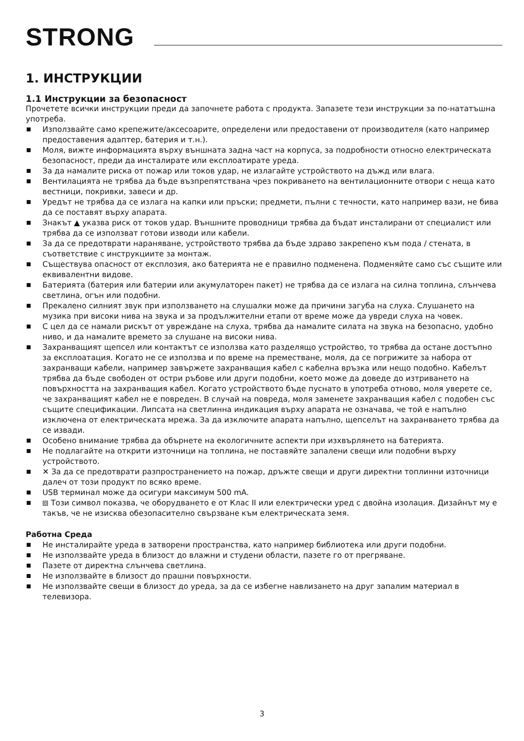STRONG
1. ИНСТРУКЦИИ
1.1 Инструкции за безопасност
Прочетете всички инструкции преди да започнете работа с продукта. Запазете тези инструкции за по-нататъшна употреба.
Използвайте само крепежите/аксесоарите, определени или предоставени от производителя (като например предоставения адаптер, батерия и т.н.).
Моля, вижте информацията върху външната задна част на корпуса, за подробности относно електрическата безопасност, преди да инсталирате или експлоатирате уреда.
За да намалите риска от пожар или токов удар, не излагайте устройството на дъжд или влага.
Вентилацията не трябва да бъде възпрепятствана чрез покриването на вентилационните отвори с неща като вестници, покривки, завеси и др.
Уредът не трябва да се излага на капки или пръски; предмети, пълни с течности, като например вази, не бива да се поставят върху апарата.
Знакът ▲ указва риск от токов удар. Външните проводници трябва да бъдат инсталирани от специалист или трябва да се използват готови изводи или кабели.
За да се предотврати нараняване, устройството трябва да бъде здраво закрепено към пода / стената, в съответствие с инструкциите за монтаж.
Съществува опасност от експлозия, ако батерията не е правилно подменена. Подменяйте само със същите или еквивалентни видове.
Батерията (батерия или батерии или акумулаторен пакет) не трябва да се излага на силна топлина, слънчева светлина, огън или подобни.
Прекалено силният звук при използването на слушалки може да причини загуба на слуха. Слушането на музика при високи нива на звука и за продължителни етапи от време може да увреди слуха на човек.
С цел да се намали рискът от увреждане на слуха, трябва да намалите силата на звука на безопасно, удобно ниво, и да намалите времето за слушане на високи нива.
Захранващият щепсел или контактът се използва като разделящо устройство, то трябва да остане достъпно за експлоатация. Когато не се използва и по време на преместване, моля, да се погрижите за набора от захранващи кабели, например завържете захранващия кабел с кабелна връзка или нещо подобно. Кабелът трябва да бъде свободен от остри ръбове или други подобни, което може да доведе до изтриването на повърхността на захранващия кабел. Когато устройството бъде пуснато в употреба отново, моля уверете се, че захранващият кабел не е повреден. В случай на повреда, моля заменете захранващия кабел с подобен със същите спецификации. Липсата на светлинна индикация върху апарата не означава, че той е напълно изключена от електрическата мрежа. За да изключите апарата напълно, щепселът на захранването трябва да се извади.
Особено внимание трябва да обърнете на екологичните аспекти при изхвърлянето на батерията.
Не подлагайте на открити източници на топлина, не поставяйте запалени свещи или подобни върху устройството.
✕ За да се предотврати разпространението на пожар, дръжте свещи и други директни топлинни източници далеч от този продукт по всяко време.
USB терминал може да осигури максимум 500 mA.
⧈ Този символ показва, че оборудването е от Клас II или електрически уред с двойна изолация. Дизайнът му е такъв, че не изисква обезопасително свързване към електрическата земя.
Работна Среда
Не инсталирайте уреда в затворени пространства, като например библиотека или други подобни.
Не използвайте уреда в близост до влажни и студени области, пазете го от прегряване.
Пазете от директна слънчева светлина.
Не използвайте в близост до прашни повърхности.
Не използвайте свещи в близост до уреда, за да се избегне навлизането на друг запалим материал в телевизора.
3